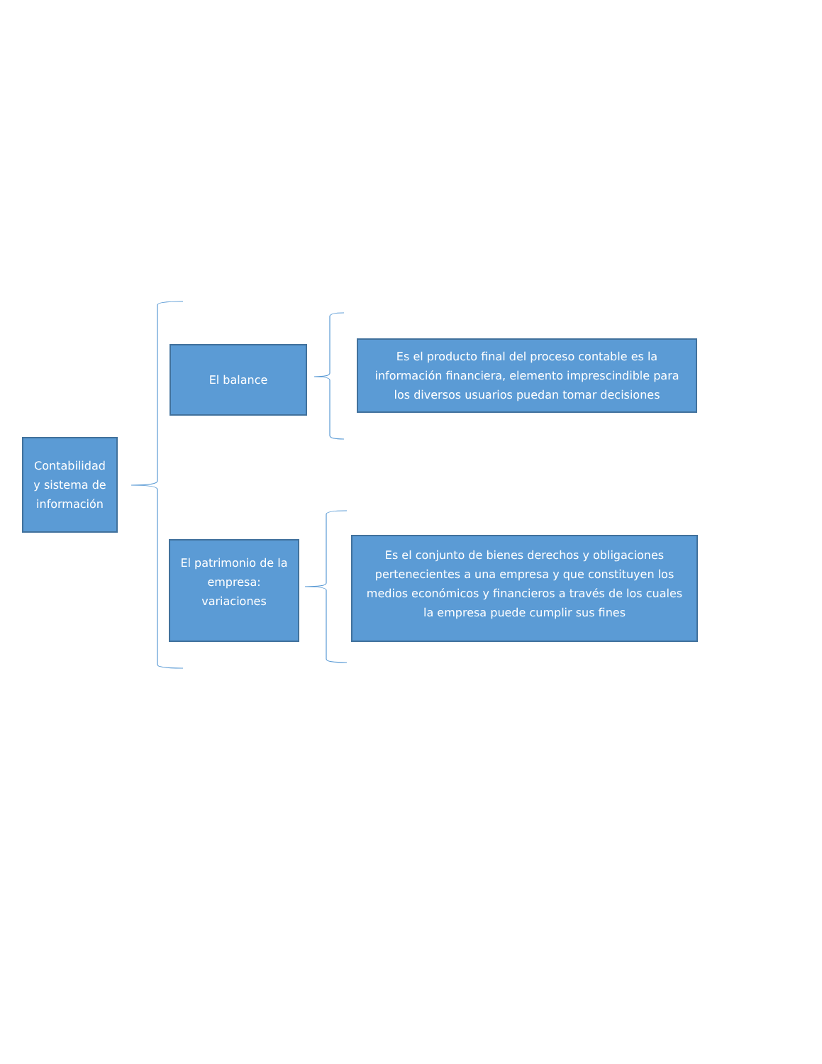Contabilidad y sistema de información
El balance
Es el producto final del proceso contable es la información financiera, elemento imprescindible para los diversos usuarios puedan tomar decisiones
El patrimonio de la empresa: variaciones
Es el conjunto de bienes derechos y obligaciones pertenecientes a una empresa y que constituyen los medios económicos y financieros a través de los cuales la empresa puede cumplir sus fines